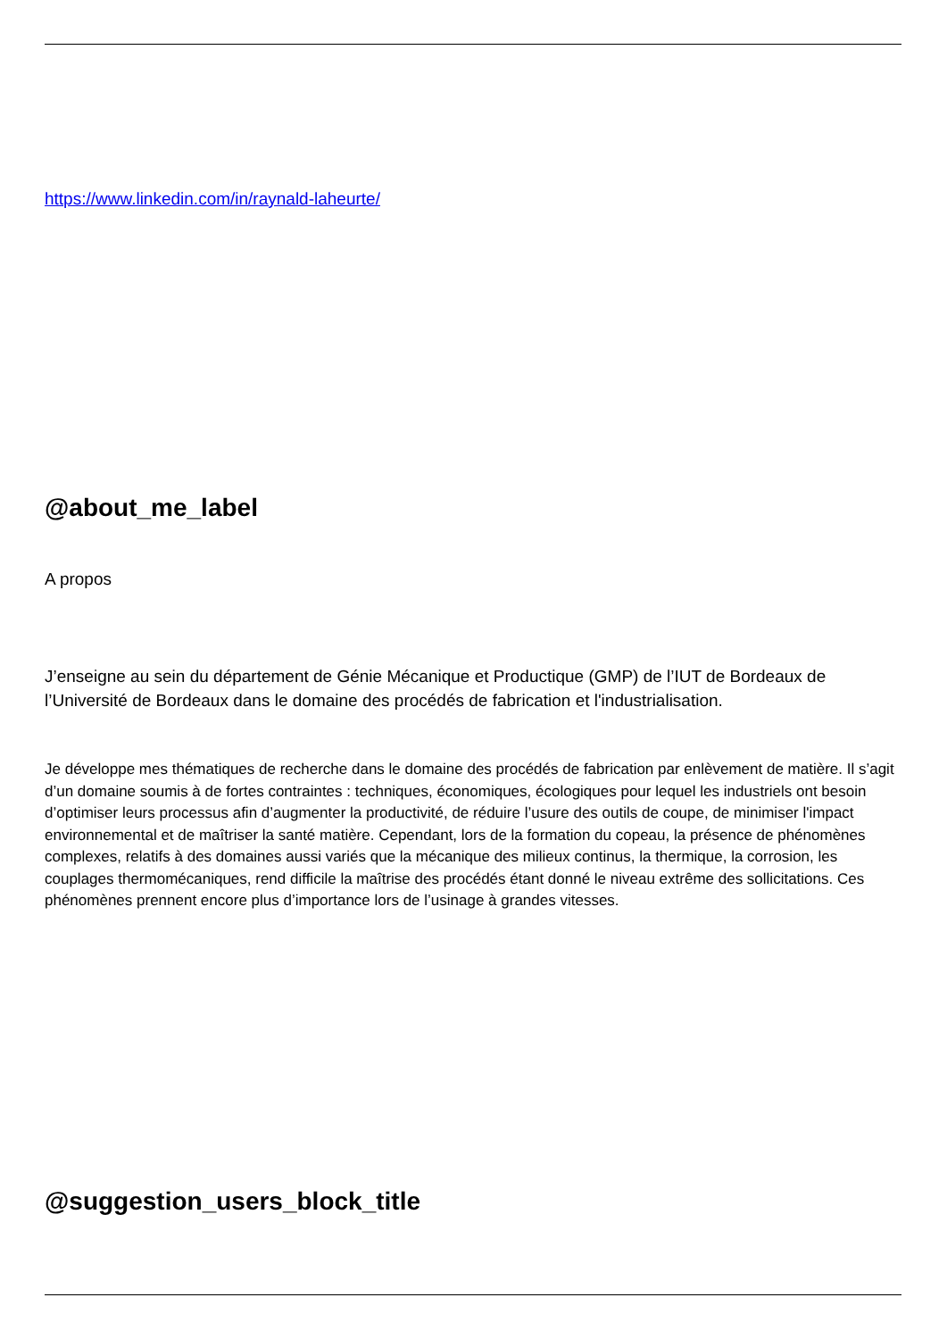https://www.linkedin.com/in/raynald-laheurte/
@about_me_label
A propos
J’enseigne au sein du département de Génie Mécanique et Productique (GMP) de l’IUT de Bordeaux de l’Université de Bordeaux dans le domaine des procédés de fabrication et l'industrialisation.
Je développe mes thématiques de recherche dans le domaine des procédés de fabrication par enlèvement de matière. Il s’agit d’un domaine soumis à de fortes contraintes : techniques, économiques, écologiques pour lequel les industriels ont besoin d’optimiser leurs processus afin d’augmenter la productivité, de réduire l’usure des outils de coupe, de minimiser l'impact environnemental et de maîtriser la santé matière. Cependant, lors de la formation du copeau, la présence de phénomènes complexes, relatifs à des domaines aussi variés que la mécanique des milieux continus, la thermique, la corrosion, les couplages thermomécaniques, rend difficile la maîtrise des procédés étant donné le niveau extrême des sollicitations. Ces phénomènes prennent encore plus d’importance lors de l’usinage à grandes vitesses.
@suggestion_users_block_title